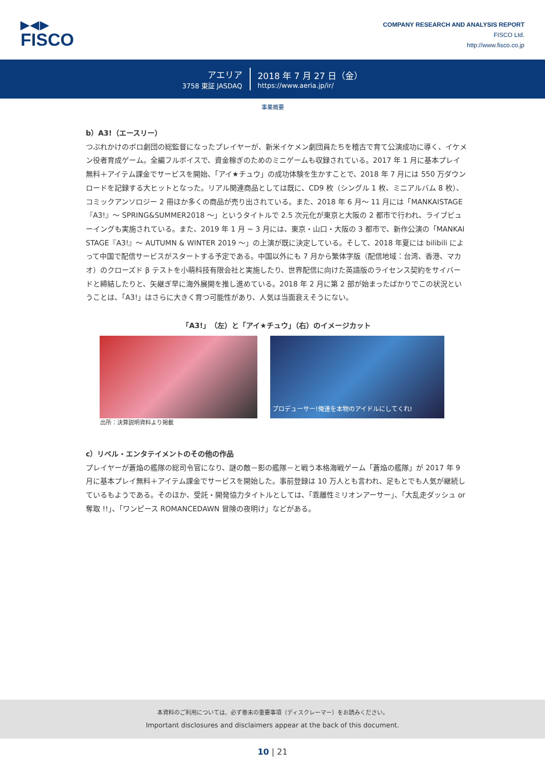▶◀▶
FISCO
COMPANY RESEARCH AND ANALYSIS REPORT
FISCO Ltd.
http://www.fisco.co.jp
アエリア
3758 東証 JASDAQ
2018 年 7 月 27 日（金）
https://www.aeria.jp/ir/
事業概要
b）A3!（エースリー）
つぶれかけのボロ劇団の総監督になったプレイヤーが、新米イケメン劇団員たちを稽古で育て公演成功に導く、イケメン役者育成ゲーム。全編フルボイスで、資金稼ぎのためのミニゲームも収録されている。2017 年 1 月に基本プレイ無料＋アイテム課金でサービスを開始、「アイ★チュウ」の成功体験を生かすことで、2018 年 7 月には 550 万ダウンロードを記録する大ヒットとなった。リアル関連商品としては既に、CD9 枚（シングル 1 枚、ミニアルバム 8 枚）、コミックアンソロジー 2 冊ほか多くの商品が売り出されている。また、2018 年 6 月～ 11 月には「MANKAISTAGE『A3!』～ SPRING&SUMMER2018 ～」というタイトルで 2.5 次元化が東京と大阪の 2 都市で行われ、ライブビューイングも実施されている。また、2019 年 1 月 ~ 3 月には、東京・山口・大阪の 3 都市で、新作公演の「MANKAI STAGE『A3!』～ AUTUMN & WINTER 2019 ～」の上演が既に決定している。そして、2018 年夏には bilibili によって中国で配信サービスがスタートする予定である。中国以外にも 7 月から繁体字版（配信地域：台湾、香港、マカオ）のクローズド β テストを小萌科技有限会社と実施したり、世界配信に向けた英語版のライセンス契約をサイバードと締結したりと、矢継ぎ早に海外展開を推し進めている。2018 年 2 月に第 2 部が始まったばかりでこの状況ということは、「A3!」はさらに大きく育つ可能性があり、人気は当面衰えそうにない。
「A3!」（左）と「アイ★チュウ」（右）のイメージカット
プロデューサー!俺達を本物のアイドルにしてくれ!
出所：決算説明資料より掲載
c）リベル・エンタテイメントのその他の作品
プレイヤーが蒼焔の艦隊の総司令官になり、謎の敵－影の艦隊－と戦う本格海戦ゲーム「蒼焔の艦隊」が 2017 年 9 月に基本プレイ無料＋アイテム課金でサービスを開始した。事前登録は 10 万人とも言われ、足もとでも人気が継続しているもようである。そのほか、受託・開発協力タイトルとしては、「乖離性ミリオンアーサー」、「大乱走ダッシュ or 奪取 !!」、「ワンピース ROMANCEDAWN 冒険の夜明け」などがある。
本資料のご利用については、必ず巻末の重要事項（ディスクレーマー）をお読みください。
Important disclosures and disclaimers appear at the back of this document.
10 | 21